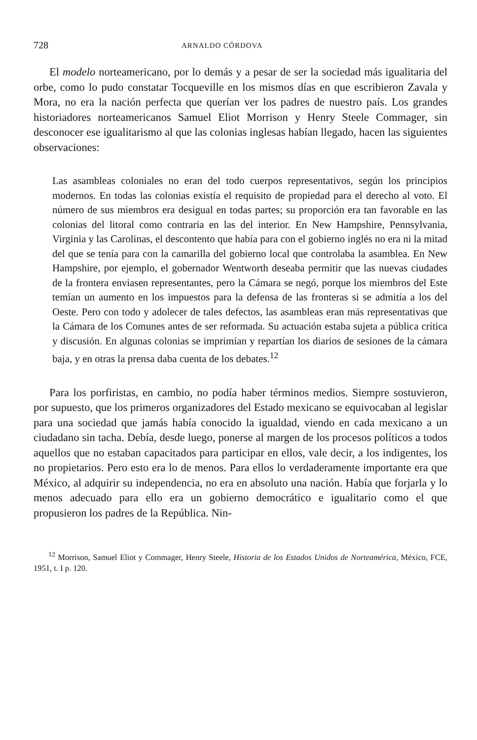728 ARNALDO CÓRDOVA
El modelo norteamericano, por lo demás y a pesar de ser la sociedad más igualitaria del orbe, como lo pudo constatar Tocqueville en los mismos días en que escribieron Zavala y Mora, no era la nación perfecta que querían ver los padres de nuestro país. Los grandes historiadores norteamericanos Samuel Eliot Morrison y Henry Steele Commager, sin desconocer ese igualitarismo al que las colonias inglesas habían llegado, hacen las siguientes observaciones:
Las asambleas coloniales no eran del todo cuerpos representativos, según los principios modernos. En todas las colonias existía el requisito de propiedad para el derecho al voto. El número de sus miembros era desigual en todas partes; su proporción era tan favorable en las colonias del litoral como contraria en las del interior. En New Hampshire, Pennsylvania, Virginia y las Carolinas, el descontento que había para con el gobierno inglés no era ni la mitad del que se tenía para con la camarilla del gobierno local que controlaba la asamblea. En New Hampshire, por ejemplo, el gobernador Wentworth deseaba permitir que las nuevas ciudades de la frontera enviasen representantes, pero la Cámara se negó, porque los miembros del Este temían un aumento en los impuestos para la defensa de las fronteras si se admitía a los del Oeste. Pero con todo y adolecer de tales defectos, las asambleas eran más representativas que la Cámara de los Comunes antes de ser reformada. Su actuación estaba sujeta a pública crítica y discusión. En algunas colonias se imprimían y repartían los diarios de sesiones de la cámara baja, y en otras la prensa daba cuenta de los debates.<sup>12</sup>
Para los porfiristas, en cambio, no podía haber términos medios. Siempre sostuvieron, por supuesto, que los primeros organizadores del Estado mexicano se equivocaban al legislar para una sociedad que jamás había conocido la igualdad, viendo en cada mexicano a un ciudadano sin tacha. Debía, desde luego, ponerse al margen de los procesos políticos a todos aquellos que no estaban capacitados para participar en ellos, vale decir, a los indigentes, los no propietarios. Pero esto era lo de menos. Para ellos lo verdaderamente importante era que México, al adquirir su independencia, no era en absoluto una nación. Había que forjarla y lo menos adecuado para ello era un gobierno democrático e igualitario como el que propusieron los padres de la República. Nin-
<sup>12</sup> Morrison, Samuel Eliot y Commager, Henry Steele, Historia de los Estados Unidos de Norteamérica, México, FCE, 1951, t. I p. 120.